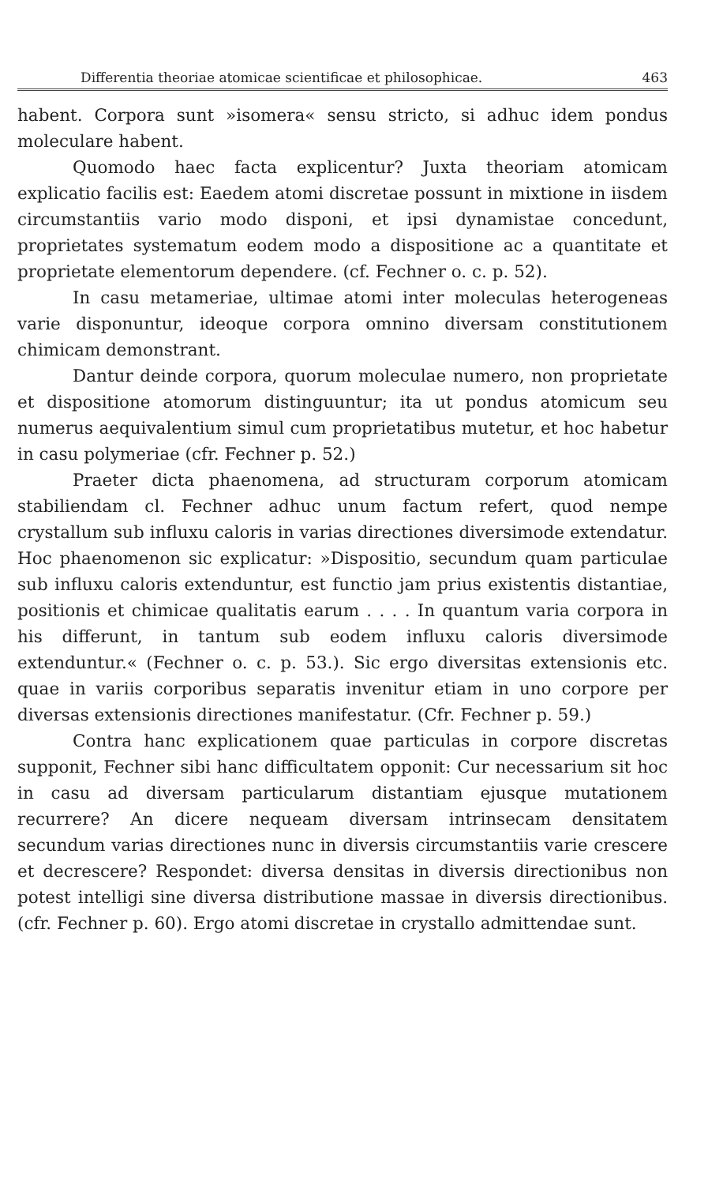Differentia theoriae atomicae scientificae et philosophicae. 463
habent. Corpora sunt »isomera« sensu stricto, si adhuc idem pondus moleculare habent.
Quomodo haec facta explicentur? Juxta theoriam atomicam explicatio facilis est: Eaedem atomi discretae possunt in mixtione in iisdem circumstantiis vario modo disponi, et ipsi dynamistae concedunt, proprietates systematum eodem modo a dispositione ac a quantitate et proprietate elementorum dependere. (cf. Fechner o. c. p. 52).
In casu metameriae, ultimae atomi inter moleculas heterogeneas varie disponuntur, ideoque corpora omnino diversam constitutionem chimicam demonstrant.
Dantur deinde corpora, quorum moleculae numero, non proprietate et dispositione atomorum distinguuntur; ita ut pondus atomicum seu numerus aequivalentium simul cum proprietatibus mutetur, et hoc habetur in casu polymeriae (cfr. Fechner p. 52.)
Praeter dicta phaenomena, ad structuram corporum atomicam stabiliendam cl. Fechner adhuc unum factum refert, quod nempe crystallum sub influxu caloris in varias directiones diversimode extendatur. Hoc phaenomenon sic explicatur: »Dispositio, secundum quam particulae sub influxu caloris extenduntur, est functio jam prius existentis distantiae, positionis et chimicae qualitatis earum . . . . In quantum varia corpora in his differunt, in tantum sub eodem influxu caloris diversimode extenduntur.« (Fechner o. c. p. 53.). Sic ergo diversitas extensionis etc. quae in variis corporibus separatis invenitur etiam in uno corpore per diversas extensionis directiones manifestatur. (Cfr. Fechner p. 59.)
Contra hanc explicationem quae particulas in corpore discretas supponit, Fechner sibi hanc difficultatem opponit: Cur necessarium sit hoc in casu ad diversam particularum distantiam ejusque mutationem recurrere? An dicere nequeam diversam intrinsecam densitatem secundum varias directiones nunc in diversis circumstantiis varie crescere et decrescere? Respondet: diversa densitas in diversis directionibus non potest intelligi sine diversa distributione massae in diversis directionibus. (cfr. Fechner p. 60). Ergo atomi discretae in crystallo admittendae sunt.